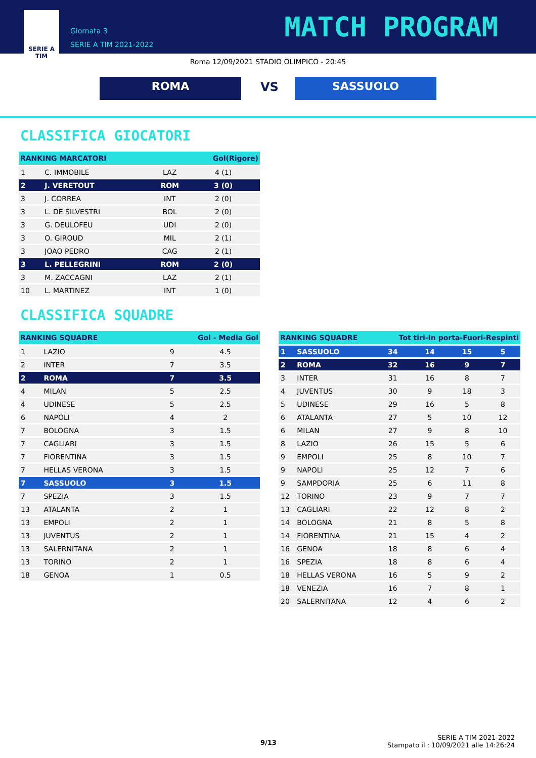SERIE A
TIM
Giornata 3
SERIE A TIM 2021-2022
MATCH PROGRAM
Roma 12/09/2021 STADIO OLIMPICO - 20:45
ROMA VS SASSUOLO
CLASSIFICA GIOCATORI
| RANKING MARCATORI | | | Gol(Rigore) |
| --- | --- | --- | --- |
| 1 | C. IMMOBILE | LAZ | 4 (1) |
| 2 | J. VERETOUT | ROM | 3 (0) |
| 3 | J. CORREA | INT | 2 (0) |
| 3 | L. DE SILVESTRI | BOL | 2 (0) |
| 3 | G. DEULOFEU | UDI | 2 (0) |
| 3 | O. GIROUD | MIL | 2 (1) |
| 3 | JOAO PEDRO | CAG | 2 (1) |
| 3 | L. PELLEGRINI | ROM | 2 (0) |
| 3 | M. ZACCAGNI | LAZ | 2 (1) |
| 10 | L. MARTINEZ | INT | 1 (0) |
CLASSIFICA SQUADRE
| RANKING SQUADRE | | Gol - Media Gol | |
| --- | --- | --- | --- |
| 1 | LAZIO | 9 | 4.5 |
| 2 | INTER | 7 | 3.5 |
| 2 | ROMA | 7 | 3.5 |
| 4 | MILAN | 5 | 2.5 |
| 4 | UDINESE | 5 | 2.5 |
| 6 | NAPOLI | 4 | 2 |
| 7 | BOLOGNA | 3 | 1.5 |
| 7 | CAGLIARI | 3 | 1.5 |
| 7 | FIORENTINA | 3 | 1.5 |
| 7 | HELLAS VERONA | 3 | 1.5 |
| 7 | SASSUOLO | 3 | 1.5 |
| 7 | SPEZIA | 3 | 1.5 |
| 13 | ATALANTA | 2 | 1 |
| 13 | EMPOLI | 2 | 1 |
| 13 | JUVENTUS | 2 | 1 |
| 13 | SALERNITANA | 2 | 1 |
| 13 | TORINO | 2 | 1 |
| 18 | GENOA | 1 | 0.5 |
| RANKING SQUADRE | | Tot tiri-In porta-Fuori-Respinti | | | |
| --- | --- | --- | --- | --- | --- |
| 1 | SASSUOLO | 34 | 14 | 15 | 5 |
| 2 | ROMA | 32 | 16 | 9 | 7 |
| 3 | INTER | 31 | 16 | 8 | 7 |
| 4 | JUVENTUS | 30 | 9 | 18 | 3 |
| 5 | UDINESE | 29 | 16 | 5 | 8 |
| 6 | ATALANTA | 27 | 5 | 10 | 12 |
| 6 | MILAN | 27 | 9 | 8 | 10 |
| 8 | LAZIO | 26 | 15 | 5 | 6 |
| 9 | EMPOLI | 25 | 8 | 10 | 7 |
| 9 | NAPOLI | 25 | 12 | 7 | 6 |
| 9 | SAMPDORIA | 25 | 6 | 11 | 8 |
| 12 | TORINO | 23 | 9 | 7 | 7 |
| 13 | CAGLIARI | 22 | 12 | 8 | 2 |
| 14 | BOLOGNA | 21 | 8 | 5 | 8 |
| 14 | FIORENTINA | 21 | 15 | 4 | 2 |
| 16 | GENOA | 18 | 8 | 6 | 4 |
| 16 | SPEZIA | 18 | 8 | 6 | 4 |
| 18 | HELLAS VERONA | 16 | 5 | 9 | 2 |
| 18 | VENEZIA | 16 | 7 | 8 | 1 |
| 20 | SALERNITANA | 12 | 4 | 6 | 2 |
9/13
SERIE A TIM 2021-2022
Stampato il : 10/09/2021 alle 14:26:24